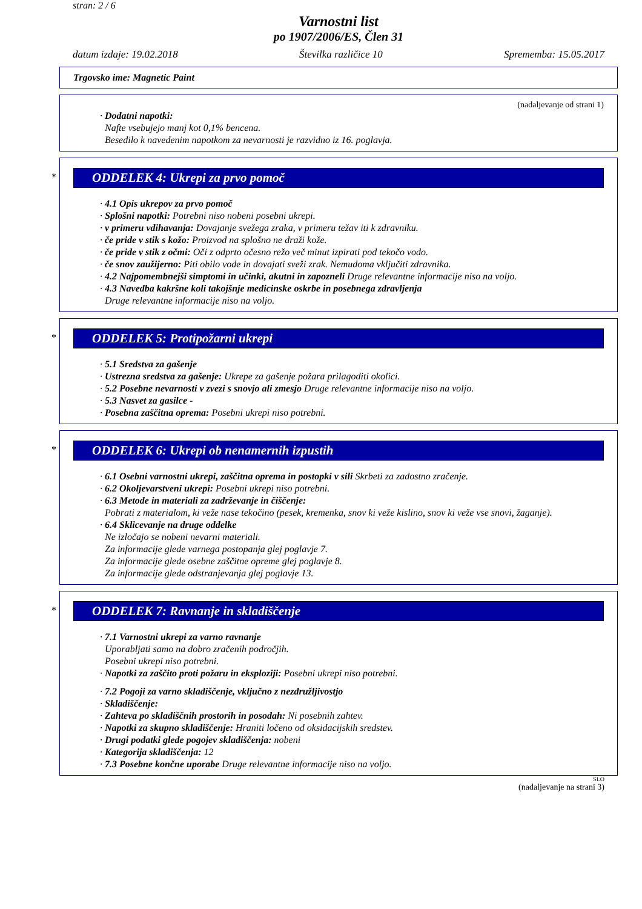stran: 2 / 6
Varnostni list
po 1907/2006/ES, Člen 31
datum izdaje: 19.02.2018 Številka različice 10 Sprememba: 15.05.2017
Trgovsko ime: Magnetic Paint
(nadaljevanje od strani 1)
· Dodatni napotki:
Nafte vsebujejo manj kot 0,1% bencena.
Besedilo k navedenim napotkom za nevarnosti je razvidno iz 16. poglavja.
*
ODDELEK 4: Ukrepi za prvo pomoč
· 4.1 Opis ukrepov za prvo pomoč
· Splošni napotki: Potrebni niso nobeni posebni ukrepi.
· v primeru vdihavanja: Dovajanje svežega zraka, v primeru težav iti k zdravniku.
· če pride v stik s kožo: Proizvod na splošno ne draži kože.
· če pride v stik z očmi: Oči z odprto očesno režo več minut izpirati pod tekočo vodo.
· če snov zaužijerno: Piti obilo vode in dovajati sveži zrak. Nemudoma vključiti zdravnika.
· 4.2 Najpomembnejši simptomi in učinki, akutni in zapozneli Druge relevantne informacije niso na voljo.
· 4.3 Navedba kakršne koli takojšnje medicinske oskrbe in posebnega zdravljenja
Druge relevantne informacije niso na voljo.
*
ODDELEK 5: Protipožarni ukrepi
· 5.1 Sredstva za gašenje
· Ustrezna sredstva za gašenje: Ukrepe za gašenje požara prilagoditi okolici.
· 5.2 Posebne nevarnosti v zvezi s snovjo ali zmesjo Druge relevantne informacije niso na voljo.
· 5.3 Nasvet za gasilce -
· Posebna zaščitna oprema: Posebni ukrepi niso potrebni.
*
ODDELEK 6: Ukrepi ob nenamernih izpustih
· 6.1 Osebni varnostni ukrepi, zaščitna oprema in postopki v sili Skrbeti za zadostno zračenje.
· 6.2 Okoljevarstveni ukrepi: Posebni ukrepi niso potrebni.
· 6.3 Metode in materiali za zadrževanje in čiščenje:
Pobrati z materialom, ki veže nase tekočino (pesek, kremenka, snov ki veže kislino, snov ki veže vse snovi, žaganje).
· 6.4 Sklicevanje na druge oddelke
Ne izločajo se nobeni nevarni materiali.
Za informacije glede varnega postopanja glej poglavje 7.
Za informacije glede osebne zaščitne opreme glej poglavje 8.
Za informacije glede odstranjevanja glej poglavje 13.
*
ODDELEK 7: Ravnanje in skladiščenje
· 7.1 Varnostni ukrepi za varno ravnanje
Uporabljati samo na dobro zračenih področjih.
Posebni ukrepi niso potrebni.
· Napotki za zaščito proti požaru in eksploziji: Posebni ukrepi niso potrebni.
· 7.2 Pogoji za varno skladiščenje, vključno z nezdružljivostjo
· Skladiščenje:
· Zahteva po skladiščnih prostorih in posodah: Ni posebnih zahtev.
· Napotki za skupno skladiščenje: Hraniti ločeno od oksidacijskih sredstev.
· Drugi podatki glede pogojev skladiščenja: nobeni
· Kategorija skladiščenja: 12
· 7.3 Posebne končne uporabe Druge relevantne informacije niso na voljo.
SLO
(nadaljevanje na strani 3)